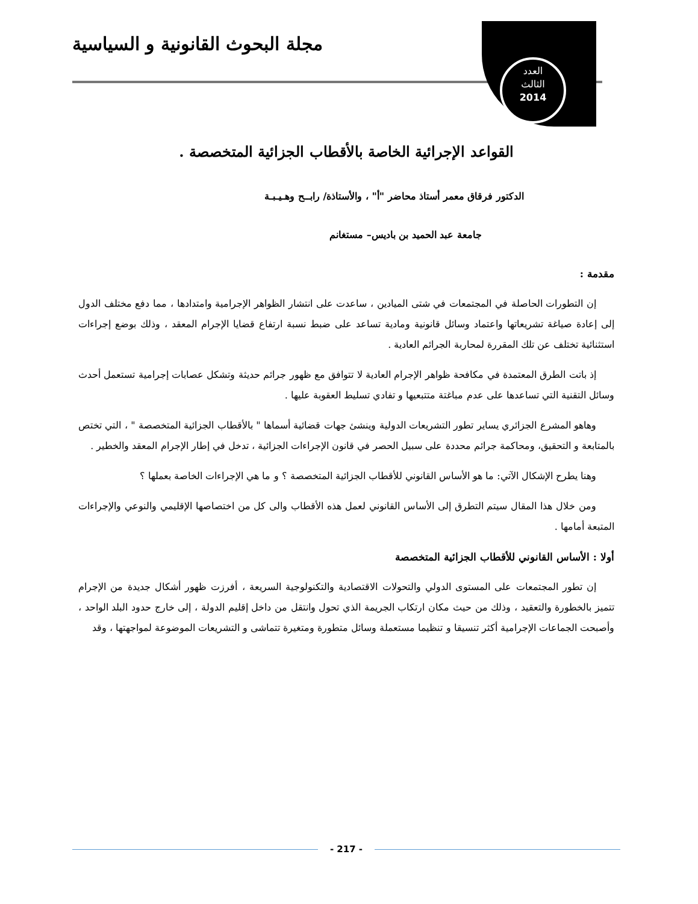مجلة البحوث القانونية و السياسية
العدد
الثالث
2014
القواعد الإجرائية الخاصة بالأقطاب الجزائية المتخصصة .
الدكتور فرقاق معمر أستاذ محاضر "أ" ، والأستاذة/ رابــح وهـيـبـة
جامعة عبد الحميد بن باديس– مستغانم
مقدمة :
إن التطورات الحاصلة في المجتمعات في شتى الميادين ، ساعدت على انتشار الظواهر الإجرامية وامتدادها ، مما دفع مختلف الدول إلى إعادة صياغة تشريعاتها واعتماد وسائل قانونية ومادية تساعد على ضبط نسبة ارتفاع قضايا الإجرام المعقد ، وذلك بوضع إجراءات استثنائية تختلف عن تلك المقررة لمحاربة الجرائم العادية .
إذ باتت الطرق المعتمدة في مكافحة ظواهر الإجرام العادية لا تتوافق مع ظهور جرائم حديثة وتشكل عصابات إجرامية تستعمل أحدث وسائل التقنية التي تساعدها على عدم مباغتة متتبعيها و تفادي تسليط العقوبة عليها .
وهاهو المشرع الجزائري يساير تطور التشريعات الدولية وينشئ جهات قضائية أسماها " بالأقطاب الجزائية المتخصصة " ، التي تختص بالمتابعة و التحقيق، ومحاكمة جرائم محددة على سبيل الحصر في قانون الإجراءات الجزائية ، تدخل في إطار الإجرام المعقد والخطير .
وهنا يطرح الإشكال الآتي: ما هو الأساس القانوني للأقطاب الجزائية المتخصصة ؟ و ما هي الإجراءات الخاصة بعملها ؟
ومن خلال هذا المقال سيتم التطرق إلى الأساس القانوني لعمل هذه الأقطاب والى كل من اختصاصها الإقليمي والنوعي والإجراءات المتبعة أمامها .
أولا : الأساس القانوني للأقطاب الجزائية المتخصصة
إن تطور المجتمعات على المستوى الدولي والتحولات الاقتصادية والتكنولوجية السريعة ، أفرزت ظهور أشكال جديدة من الإجرام تتميز بالخطورة والتعقيد ، وذلك من حيث مكان ارتكاب الجريمة الذي تحول وانتقل من داخل إقليم الدولة ، إلى خارج حدود البلد الواحد ، وأصبحت الجماعات الإجرامية أكثر تنسيقا و تنظيما مستعملة وسائل متطورة ومتغيرة تتماشى و التشريعات الموضوعة لمواجهتها ، وقد
- 217 -